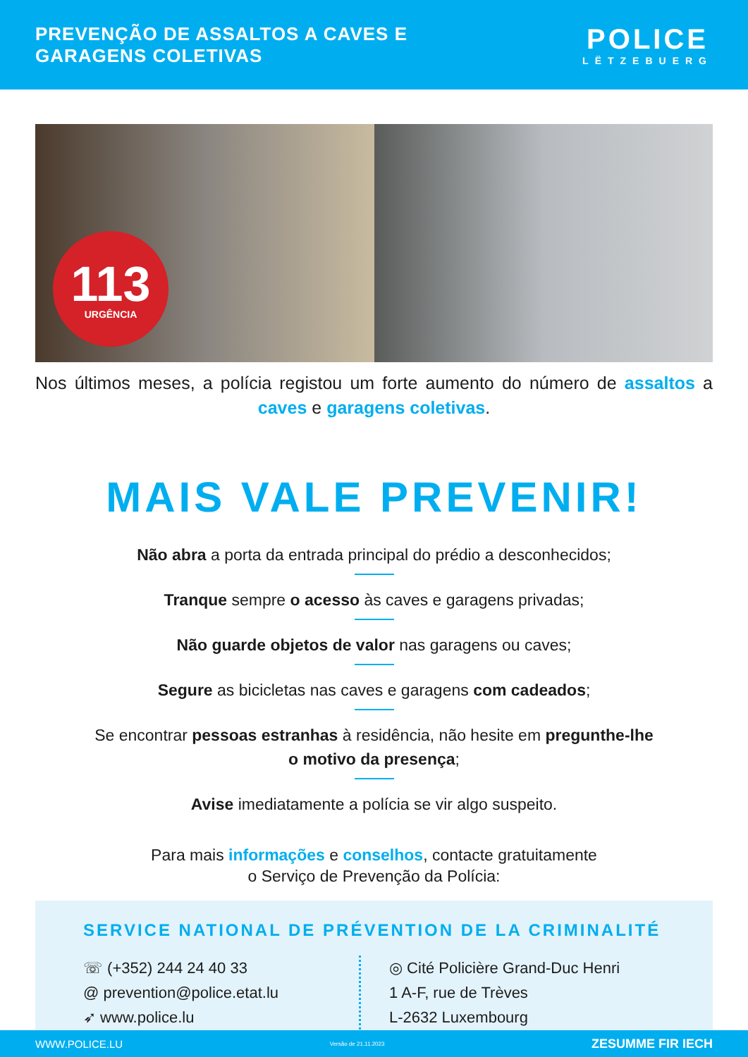PREVENÇÃO DE ASSALTOS A CAVES E
GARAGENS COLETIVAS
POLICE
LËTZEBUERG
113
URGÊNCIA
Nos últimos meses, a polícia registou um forte aumento do número de assaltos a caves e garagens coletivas.
MAIS VALE PREVENIR!
Não abra a porta da entrada principal do prédio a desconhecidos;
Tranque sempre o acesso às caves e garagens privadas;
Não guarde objetos de valor nas garagens ou caves;
Segure as bicicletas nas caves e garagens com cadeados;
Se encontrar pessoas estranhas à residência, não hesite em pregunthe-lhe
o motivo da presença;
Avise imediatamente a polícia se vir algo suspeito.
Para mais informações e conselhos, contacte gratuitamente
o Serviço de Prevenção da Polícia:
SERVICE NATIONAL DE PRÉVENTION DE LA CRIMINALITÉ
☏ (+352) 244 24 40 33
@ prevention@police.etat.lu
➶ www.police.lu
◎ Cité Policière Grand-Duc Henri
1 A-F, rue de Trèves
L-2632 Luxembourg
WWW.POLICE.LU Versão de 21.11.2023 ZESUMME FIR IECH